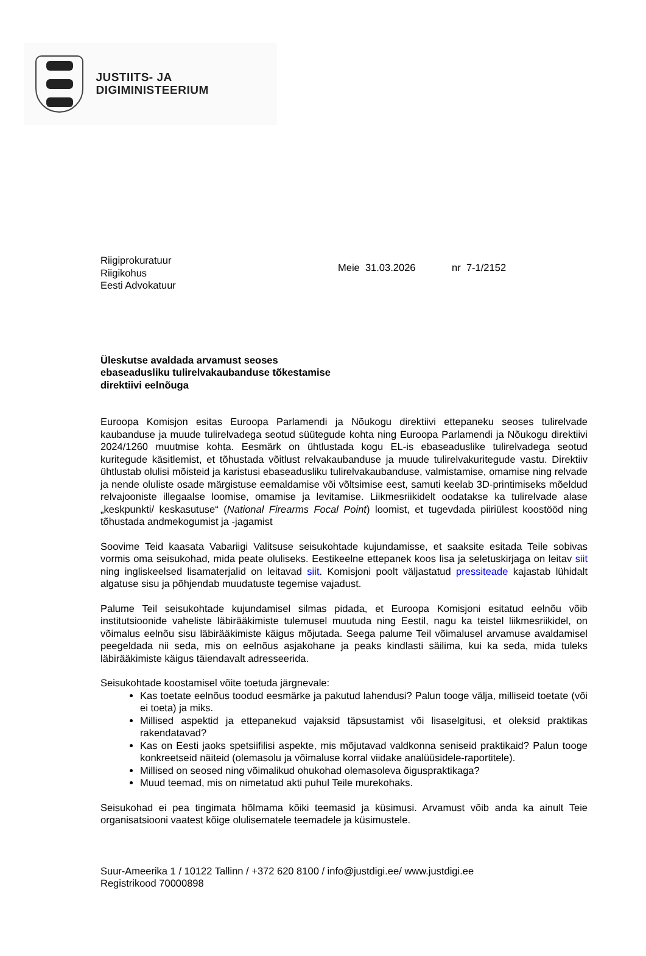JUSTIITS- JA DIGIMINISTEERIUM
Riigiprokuratuur
Riigikohus
Eesti Advokatuur
Meie 31.03.2026 nr 7-1/2152
Üleskutse avaldada arvamust seoses
ebaseadusliku tulirelvakaubanduse tõkestamise
direktiivi eelnõuga
Euroopa Komisjon esitas Euroopa Parlamendi ja Nõukogu direktiivi ettepaneku seoses tulirelvade kaubanduse ja muude tulirelvadega seotud süütegude kohta ning Euroopa Parlamendi ja Nõukogu direktiivi 2024/1260 muutmise kohta. Eesmärk on ühtlustada kogu EL-is ebaseaduslike tulirelvadega seotud kuritegude käsitlemist, et tõhustada võitlust relvakaubanduse ja muude tulirelvakuritegude vastu. Direktiiv ühtlustab olulisi mõisteid ja karistusi ebaseadusliku tulirelvakaubanduse, valmistamise, omamise ning relvade ja nende oluliste osade märgistuse eemaldamise või võltsimise eest, samuti keelab 3D-printimiseks mõeldud relvajooniste illegaalse loomise, omamise ja levitamise. Liikmesriikidelt oodatakse ka tulirelvade alase „keskpunkti/ keskasutuse“ (National Firearms Focal Point) loomist, et tugevdada piiriülest koostööd ning tõhustada andmekogumist ja -jagamist
Soovime Teid kaasata Vabariigi Valitsuse seisukohtade kujundamisse, et saaksite esitada Teile sobivas vormis oma seisukohad, mida peate oluliseks. Eestikeelne ettepanek koos lisa ja seletuskirjaga on leitav siit ning ingliskeelsed lisamaterjalid on leitavad siit. Komisjoni poolt väljastatud pressiteade kajastab lühidalt algatuse sisu ja põhjendab muudatuste tegemise vajadust.
Palume Teil seisukohtade kujundamisel silmas pidada, et Euroopa Komisjoni esitatud eelnõu võib institutsioonide vaheliste läbirääkimiste tulemusel muutuda ning Eestil, nagu ka teistel liikmesriikidel, on võimalus eelnõu sisu läbirääkimiste käigus mõjutada. Seega palume Teil võimalusel arvamuse avaldamisel peegeldada nii seda, mis on eelnõus asjakohane ja peaks kindlasti säilima, kui ka seda, mida tuleks läbirääkimiste käigus täiendavalt adresseerida.
Seisukohtade koostamisel võite toetuda järgnevale:
Kas toetate eelnõus toodud eesmärke ja pakutud lahendusi? Palun tooge välja, milliseid toetate (või ei toeta) ja miks.
Millised aspektid ja ettepanekud vajaksid täpsustamist või lisaselgitusi, et oleksid praktikas rakendatavad?
Kas on Eesti jaoks spetsiifilisi aspekte, mis mõjutavad valdkonna seniseid praktikaid? Palun tooge konkreetseid näiteid (olemasolu ja võimaluse korral viidake analüüsidele-raportitele).
Millised on seosed ning võimalikud ohukohad olemasoleva õiguspraktikaga?
Muud teemad, mis on nimetatud akti puhul Teile murekohaks.
Seisukohad ei pea tingimata hõlmama kõiki teemasid ja küsimusi. Arvamust võib anda ka ainult Teie organisatsiooni vaatest kõige olulisematele teemadele ja küsimustele.
Suur-Ameerika 1 / 10122 Tallinn / +372 620 8100 / info@justdigi.ee/ www.justdigi.ee
Registrikood 70000898